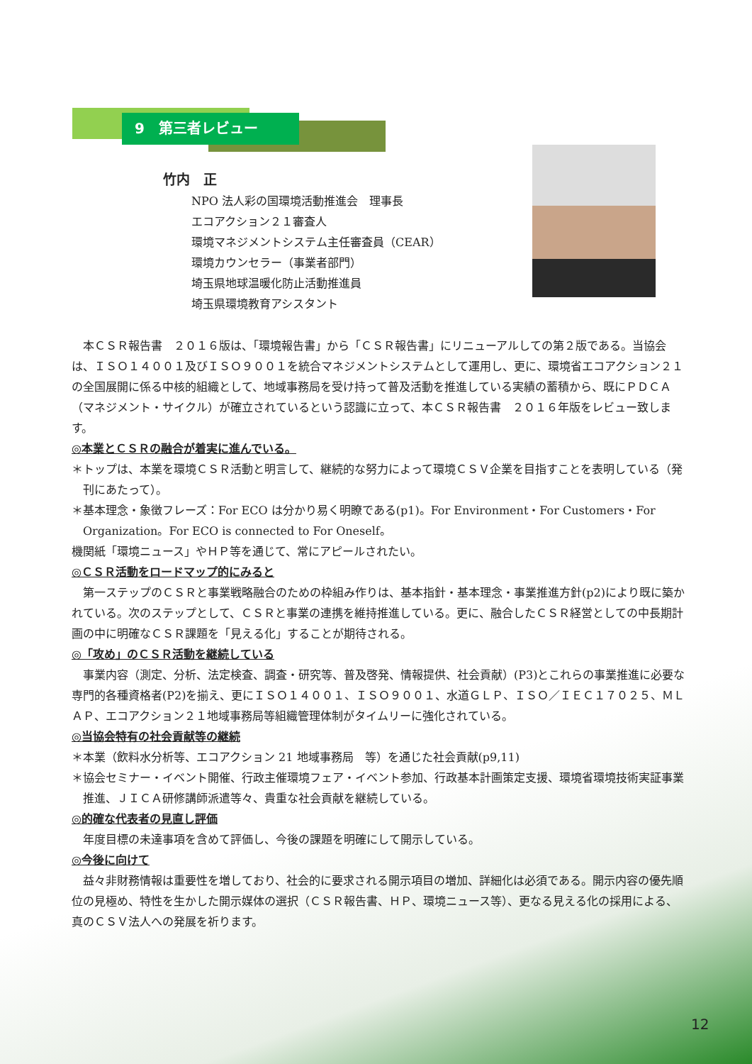9　第三者レビュー
竹内　正
NPO 法人彩の国環境活動推進会　理事長
エコアクション２１審査人
環境マネジメントシステム主任審査員（CEAR）
環境カウンセラー（事業者部門）
埼玉県地球温暖化防止活動推進員
埼玉県環境教育アシスタント
本ＣＳＲ報告書　２０１６版は、「環境報告書」から「ＣＳＲ報告書」にリニューアルしての第２版である。当協会は、ＩＳＯ１４００１及びＩＳＯ９００１を統合マネジメントシステムとして運用し、更に、環境省エコアクション２１の全国展開に係る中核的組織として、地域事務局を受け持って普及活動を推進している実績の蓄積から、既にＰＤＣＡ（マネジメント・サイクル）が確立されているという認識に立って、本ＣＳＲ報告書　２０１６年版をレビュー致します。
◎本業とＣＳＲの融合が着実に進んでいる。
＊トップは、本業を環境ＣＳＲ活動と明言して、継続的な努力によって環境ＣＳＶ企業を目指すことを表明している（発刊にあたって）。
＊基本理念・象徴フレーズ：For ECO は分かり易く明瞭である(p1)。For Environment・For Customers・For Organization。For ECO is connected to For Oneself。
機関紙「環境ニュース」やＨＰ等を通じて、常にアピールされたい。
◎ＣＳＲ活動をロードマップ的にみると
第一ステップのＣＳＲと事業戦略融合のための枠組み作りは、基本指針・基本理念・事業推進方針(p2)により既に築かれている。次のステップとして、ＣＳＲと事業の連携を維持推進している。更に、融合したＣＳＲ経営としての中長期計画の中に明確なＣＳＲ課題を「見える化」することが期待される。
◎「攻め」のＣＳＲ活動を継続している
事業内容（測定、分析、法定検査、調査・研究等、普及啓発、情報提供、社会貢献）(P3)とこれらの事業推進に必要な専門的各種資格者(P2)を揃え、更にＩＳＯ１４００１、ＩＳＯ９００１、水道ＧＬＰ、ＩＳＯ／ＩＥＣ１７０２５、ＭＬＡＰ、エコアクション２１地域事務局等組織管理体制がタイムリーに強化されている。
◎当協会特有の社会貢献等の継続
＊本業（飲料水分析等、エコアクション 21 地域事務局　等）を通じた社会貢献(p9,11)
＊協会セミナー・イベント開催、行政主催環境フェア・イベント参加、行政基本計画策定支援、環境省環境技術実証事業推進、ＪＩＣＡ研修講師派遣等々、貴重な社会貢献を継続している。
◎的確な代表者の見直し評価
年度目標の未達事項を含めて評価し、今後の課題を明確にして開示している。
◎今後に向けて
益々非財務情報は重要性を増しており、社会的に要求される開示項目の増加、詳細化は必須である。開示内容の優先順位の見極め、特性を生かした開示媒体の選択（ＣＳＲ報告書、ＨＰ、環境ニュース等）、更なる見える化の採用による、真のＣＳＶ法人への発展を祈ります。
12